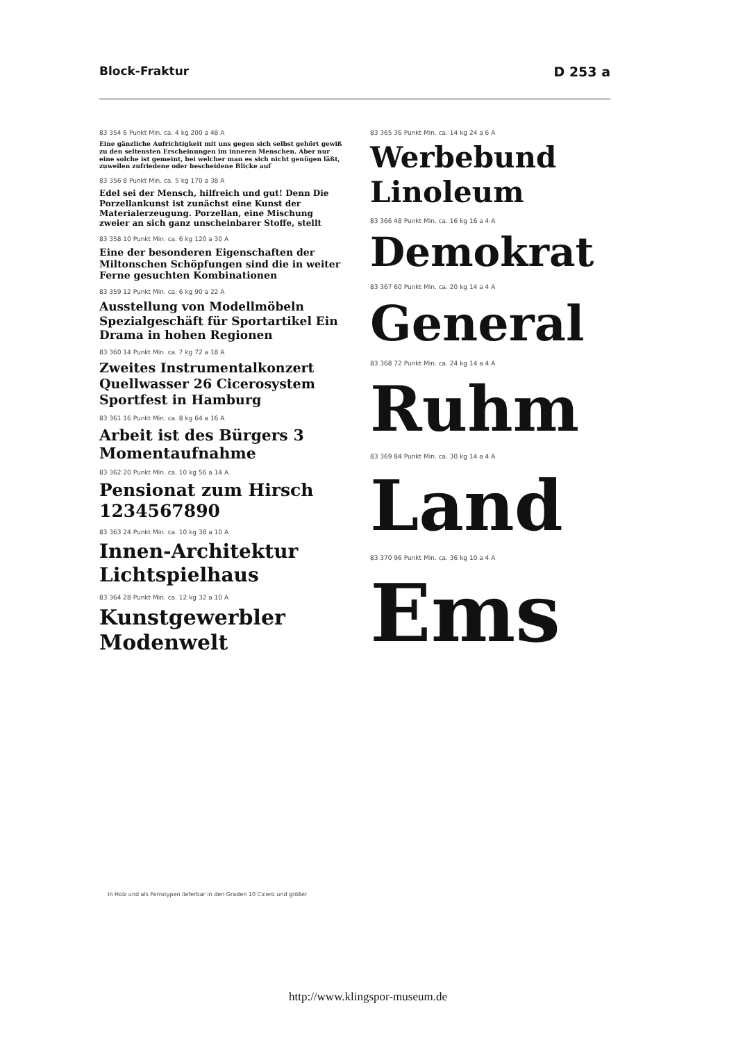Block-Fraktur D 253 a
83 354 6 Punkt Min. ca. 4 kg 200 a 48 A
Eine gänzliche Aufrichtigkeit mit uns gegen sich selbst gehört gewiß zu den seltensten Erscheinungen im inneren Menschen. Aber nur eine solche ist gemeint, bei welcher man es sich nicht genügen läßt, zuweilen zufriedene oder bescheidene Blicke auf
83 356 8 Punkt Min. ca. 5 kg 170 a 38 A
Edel sei der Mensch, hilfreich und gut! Denn Die Porzellankunst ist zunächst eine Kunst der Materialerzeugung. Porzellan, eine Mischung zweier an sich ganz unscheinbarer Stoffe, stellt
83 358 10 Punkt Min. ca. 6 kg 120 a 30 A
Eine der besonderen Eigenschaften der Miltonschen Schöpfungen sind die in weiter Ferne gesuchten Kombinationen
83 359 12 Punkt Min. ca. 6 kg 90 a 22 A
Ausstellung von Modellmöbeln Spezialgeschäft für Sportartikel Ein Drama in hohen Regionen
83 360 14 Punkt Min. ca. 7 kg 72 a 18 A
Zweites Instrumentalkonzert Quellwasser 26 Cicerosystem Sportfest in Hamburg
83 361 16 Punkt Min. ca. 8 kg 64 a 16 A
Arbeit ist des Bürgers 3 Momentaufnahme
83 362 20 Punkt Min. ca. 10 kg 56 a 14 A
Pensionat zum Hirsch 1234567890
83 363 24 Punkt Min. ca. 10 kg 38 a 10 A
Innen-Architektur Lichtspielhaus
83 364 28 Punkt Min. ca. 12 kg 32 a 10 A
Kunstgewerbler Modenwelt
83 365 36 Punkt Min. ca. 14 kg 24 a 6 A
Werbebund Linoleum
83 366 48 Punkt Min. ca. 16 kg 16 a 4 A
Demokrat
83 367 60 Punkt Min. ca. 20 kg 14 a 4 A
General
83 368 72 Punkt Min. ca. 24 kg 14 a 4 A
Ruhm
83 369 84 Punkt Min. ca. 30 kg 14 a 4 A
Land
83 370 96 Punkt Min. ca. 36 kg 10 a 4 A
Ems
In Holz und als Ferrotypen lieferbar in den Graden 10 Cicero und größer
http://www.klingspor-museum.de